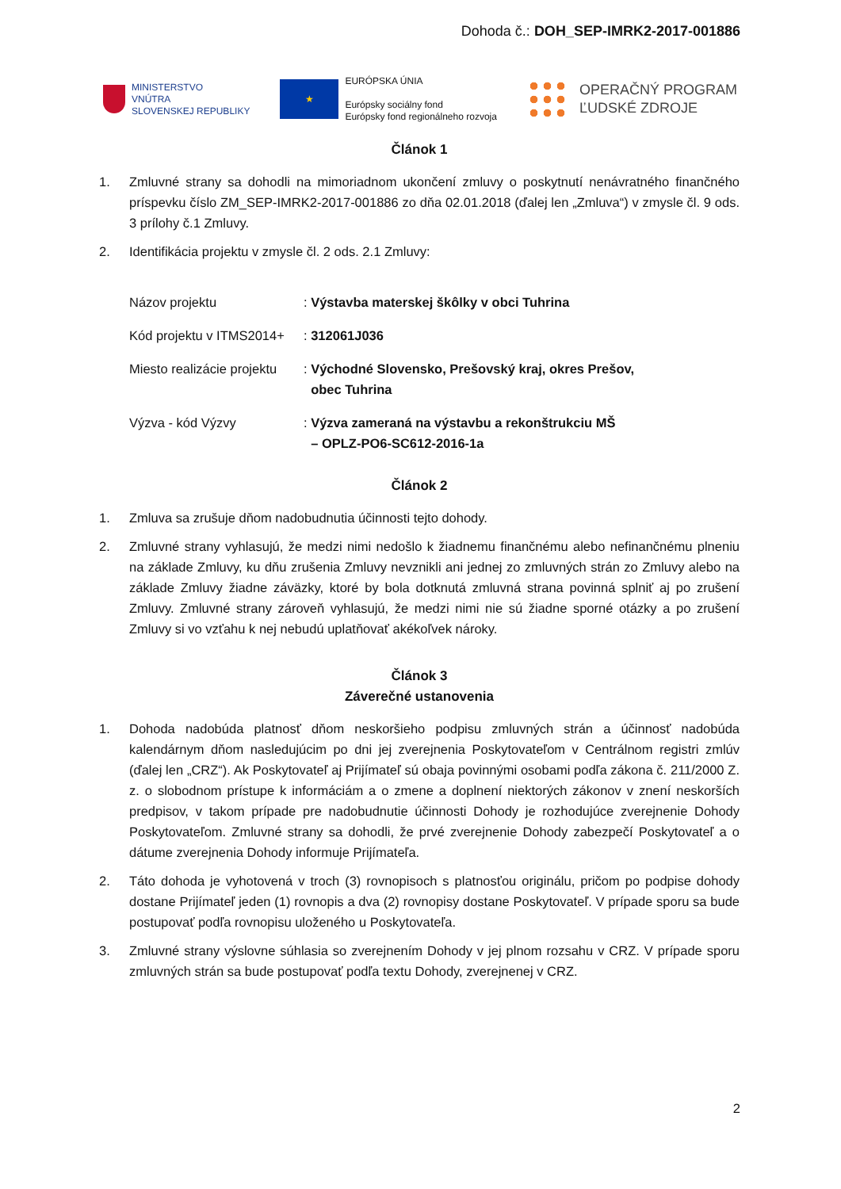Dohoda č.: DOH_SEP-IMRK2-2017-001886
MINISTERSTVO
VNÚTRA
SLOVENSKEJ REPUBLIKY
★
EURÓPSKA ÚNIA
Európsky sociálny fond
Európsky fond regionálneho rozvoja
OPERAČNÝ PROGRAM
ĽUDSKÉ ZDROJE
Článok 1
1. Zmluvné strany sa dohodli na mimoriadnom ukončení zmluvy o poskytnutí nenávratného finančného príspevku číslo ZM_SEP-IMRK2-2017-001886 zo dňa 02.01.2018 (ďalej len „Zmluva“) v zmysle čl. 9 ods. 3 prílohy č.1 Zmluvy.
2. Identifikácia projektu v zmysle čl. 2 ods. 2.1 Zmluvy:
| Názov projektu | : Výstavba materskej škôlky v obci Tuhrina |
| Kód projektu v ITMS2014+ | : 312061J036 |
| Miesto realizácie projektu | : Východné Slovensko, Prešovský kraj, okres Prešov, obec Tuhrina |
| Výzva - kód Výzvy | : Výzva zameraná na výstavbu a rekonštrukciu MŠ – OPLZ-PO6-SC612-2016-1a |
Článok 2
1. Zmluva sa zrušuje dňom nadobudnutia účinnosti tejto dohody.
2. Zmluvné strany vyhlasujú, že medzi nimi nedošlo k žiadnemu finančnému alebo nefinančnému plneniu na základe Zmluvy, ku dňu zrušenia Zmluvy nevznikli ani jednej zo zmluvných strán zo Zmluvy alebo na základe Zmluvy žiadne záväzky, ktoré by bola dotknutá zmluvná strana povinná splniť aj po zrušení Zmluvy. Zmluvné strany zároveň vyhlasujú, že medzi nimi nie sú žiadne sporné otázky a po zrušení Zmluvy si vo vzťahu k nej nebudú uplatňovať akékoľvek nároky.
Článok 3
Záverečné ustanovenia
1. Dohoda nadobúda platnosť dňom neskoršieho podpisu zmluvných strán a účinnosť nadobúda kalendárnym dňom nasledujúcim po dni jej zverejnenia Poskytovateľom v Centrálnom registri zmlúv (ďalej len „CRZ“). Ak Poskytovateľ aj Prijímateľ sú obaja povinnými osobami podľa zákona č. 211/2000 Z. z. o slobodnom prístupe k informáciám a o zmene a doplnení niektorých zákonov v znení neskorších predpisov, v takom prípade pre nadobudnutie účinnosti Dohody je rozhodujúce zverejnenie Dohody Poskytovateľom. Zmluvné strany sa dohodli, že prvé zverejnenie Dohody zabezpečí Poskytovateľ a o dátume zverejnenia Dohody informuje Prijímateľa.
2. Táto dohoda je vyhotovená v troch (3) rovnopisoch s platnosťou originálu, pričom po podpise dohody dostane Prijímateľ jeden (1) rovnopis a dva (2) rovnopisy dostane Poskytovateľ. V prípade sporu sa bude postupovať podľa rovnopisu uloženého u Poskytovateľa.
3. Zmluvné strany výslovne súhlasia so zverejnením Dohody v jej plnom rozsahu v CRZ. V prípade sporu zmluvných strán sa bude postupovať podľa textu Dohody, zverejnenej v CRZ.
2